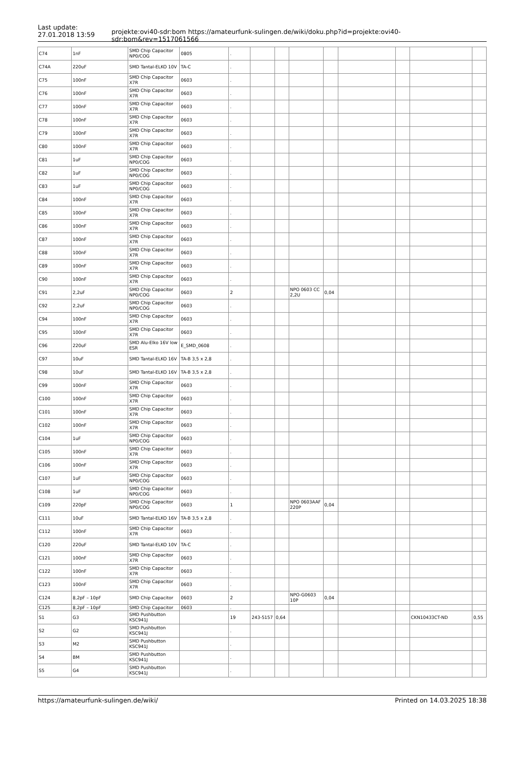Last update:
27.01.2018 13:59
projekte:ovi40-sdr:bom https://amateurfunk-sulingen.de/wiki/doku.php?id=projekte:ovi40-sdr:bom&rev=1517061566
| C74 | 1nF | SMD Chip Capacitor NP0/COG | 0805 | . | | | | | | | | |
| C74A | 220uF | SMD Tantal-ELKO 10V | TA-C | . | | | | | | | | |
| C75 | 100nF | SMD Chip Capacitor X7R | 0603 | . | | | | | | | | |
| C76 | 100nF | SMD Chip Capacitor X7R | 0603 | . | | | | | | | | |
| C77 | 100nF | SMD Chip Capacitor X7R | 0603 | . | | | | | | | | |
| C78 | 100nF | SMD Chip Capacitor X7R | 0603 | . | | | | | | | | |
| C79 | 100nF | SMD Chip Capacitor X7R | 0603 | . | | | | | | | | |
| C80 | 100nF | SMD Chip Capacitor X7R | 0603 | . | | | | | | | | |
| C81 | 1uF | SMD Chip Capacitor NP0/COG | 0603 | . | | | | | | | | |
| C82 | 1uF | SMD Chip Capacitor NP0/COG | 0603 | . | | | | | | | | |
| C83 | 1uF | SMD Chip Capacitor NP0/COG | 0603 | . | | | | | | | | |
| C84 | 100nF | SMD Chip Capacitor X7R | 0603 | . | | | | | | | | |
| C85 | 100nF | SMD Chip Capacitor X7R | 0603 | . | | | | | | | | |
| C86 | 100nF | SMD Chip Capacitor X7R | 0603 | . | | | | | | | | |
| C87 | 100nF | SMD Chip Capacitor X7R | 0603 | . | | | | | | | | |
| C88 | 100nF | SMD Chip Capacitor X7R | 0603 | . | | | | | | | | |
| C89 | 100nF | SMD Chip Capacitor X7R | 0603 | . | | | | | | | | |
| C90 | 100nF | SMD Chip Capacitor X7R | 0603 | . | | | | | | | | |
| C91 | 2,2uF | SMD Chip Capacitor NP0/COG | 0603 | 2 | | | NPO 0603 CC 2,2U | 0,04 | | | | |
| C92 | 2,2uF | SMD Chip Capacitor NP0/COG | 0603 | . | | | | | | | | |
| C94 | 100nF | SMD Chip Capacitor X7R | 0603 | . | | | | | | | | |
| C95 | 100nF | SMD Chip Capacitor X7R | 0603 | . | | | | | | | | |
| C96 | 220uF | SMD Alu-Elko 16V low ESR | E_SMD_0608 | . | | | | | | | | |
| C97 | 10uF | SMD Tantal-ELKO 16V | TA-B 3,5 x 2,8 | . | | | | | | | | |
| C98 | 10uF | SMD Tantal-ELKO 16V | TA-B 3,5 x 2,8 | . | | | | | | | | |
| C99 | 100nF | SMD Chip Capacitor X7R | 0603 | . | | | | | | | | |
| C100 | 100nF | SMD Chip Capacitor X7R | 0603 | . | | | | | | | | |
| C101 | 100nF | SMD Chip Capacitor X7R | 0603 | . | | | | | | | | |
| C102 | 100nF | SMD Chip Capacitor X7R | 0603 | . | | | | | | | | |
| C104 | 1uF | SMD Chip Capacitor NP0/COG | 0603 | . | | | | | | | | |
| C105 | 100nF | SMD Chip Capacitor X7R | 0603 | . | | | | | | | | |
| C106 | 100nF | SMD Chip Capacitor X7R | 0603 | . | | | | | | | | |
| C107 | 1uF | SMD Chip Capacitor NP0/COG | 0603 | . | | | | | | | | |
| C108 | 1uF | SMD Chip Capacitor NP0/COG | 0603 | . | | | | | | | | |
| C109 | 220pF | SMD Chip Capacitor NP0/COG | 0603 | 1 | | | NPO 0603AAF 220P | 0,04 | | | | |
| C111 | 10uF | SMD Tantal-ELKO 16V | TA-B 3,5 x 2,8 | . | | | | | | | | |
| C112 | 100nF | SMD Chip Capacitor X7R | 0603 | . | | | | | | | | |
| C120 | 220uF | SMD Tantal-ELKO 10V | TA-C | . | | | | | | | | |
| C121 | 100nF | SMD Chip Capacitor X7R | 0603 | . | | | | | | | | |
| C122 | 100nF | SMD Chip Capacitor X7R | 0603 | . | | | | | | | | |
| C123 | 100nF | SMD Chip Capacitor X7R | 0603 | . | | | | | | | | |
| C124 | 8,2pF – 10pF | SMD Chip Capacitor | 0603 | 2 | | | NPO-G0603 10P | 0,04 | | | | |
| C125 | 8,2pF – 10pF | SMD Chip Capacitor | 0603 | . | | | | | | | | |
| S1 | G3 | SMD Pushbutton KSC941J | | 19 | 243-5157 | 0,64 | | | | | CKN10433CT-ND | 0,55 |
| S2 | G2 | SMD Pushbutton KSC941J | | . | | | | | | | | |
| S3 | M2 | SMD Pushbutton KSC941J | | . | | | | | | | | |
| S4 | BM | SMD Pushbutton KSC941J | | . | | | | | | | | |
| S5 | G4 | SMD Pushbutton KSC941J | | . | | | | | | | | |
https://amateurfunk-sulingen.de/wiki/ Printed on 14.03.2025 18:38